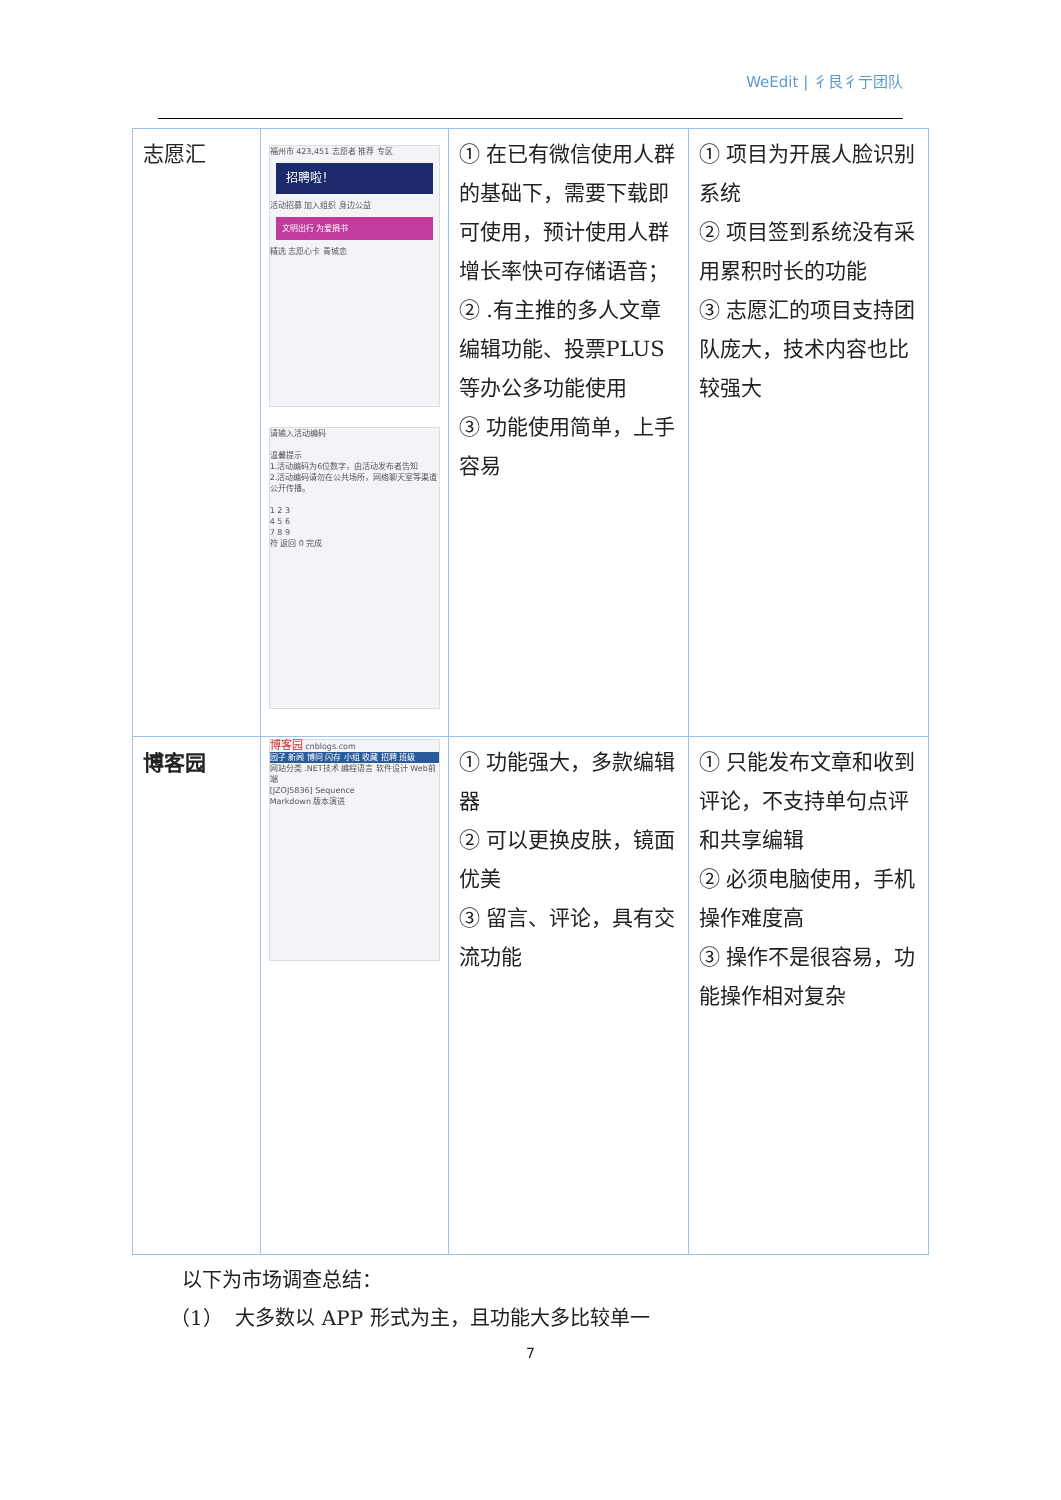WeEdit | 彳艮彳亍团队
| 志愿汇 | 福州市 423,451 志愿者 推荐 专区 招聘啦！ 活动招募 加入组织 身边公益 文明出行 为爱捐书 精选 志愿心卡 青城恋 请输入活动编码 温馨提示 1.活动编码为6位数字，由活动发布者告知 2.活动编码请勿在公共场所，网络聊天室等渠道公开传播。 1 2 3 4 5 6 7 8 9 符 返回 0 完成 | ① 在已有微信使用人群的基础下，需要下载即可使用，预计使用人群增长率快可存储语音； ② .有主推的多人文章编辑功能、投票PLUS 等办公多功能使用 ③ 功能使用简单，上手容易 | ① 项目为开展人脸识别系统 ② 项目签到系统没有采用累积时长的功能 ③ 志愿汇的项目支持团队庞大，技术内容也比较强大 |
| 博客园 | 博客园 cnblogs.com 园子 新闻 博问 闪存 小组 收藏 招聘 班级 网站分类 .NET技术 编程语言 软件设计 Web前端 [JZOJ5836] Sequence Markdown 版本演进 | ① 功能强大，多款编辑器 ② 可以更换皮肤，镜面优美 ③ 留言、评论，具有交流功能 | ① 只能发布文章和收到评论，不支持单句点评和共享编辑 ② 必须电脑使用，手机操作难度高 ③ 操作不是很容易，功能操作相对复杂 |
以下为市场调查总结：
（1） 大多数以 APP 形式为主，且功能大多比较单一
7